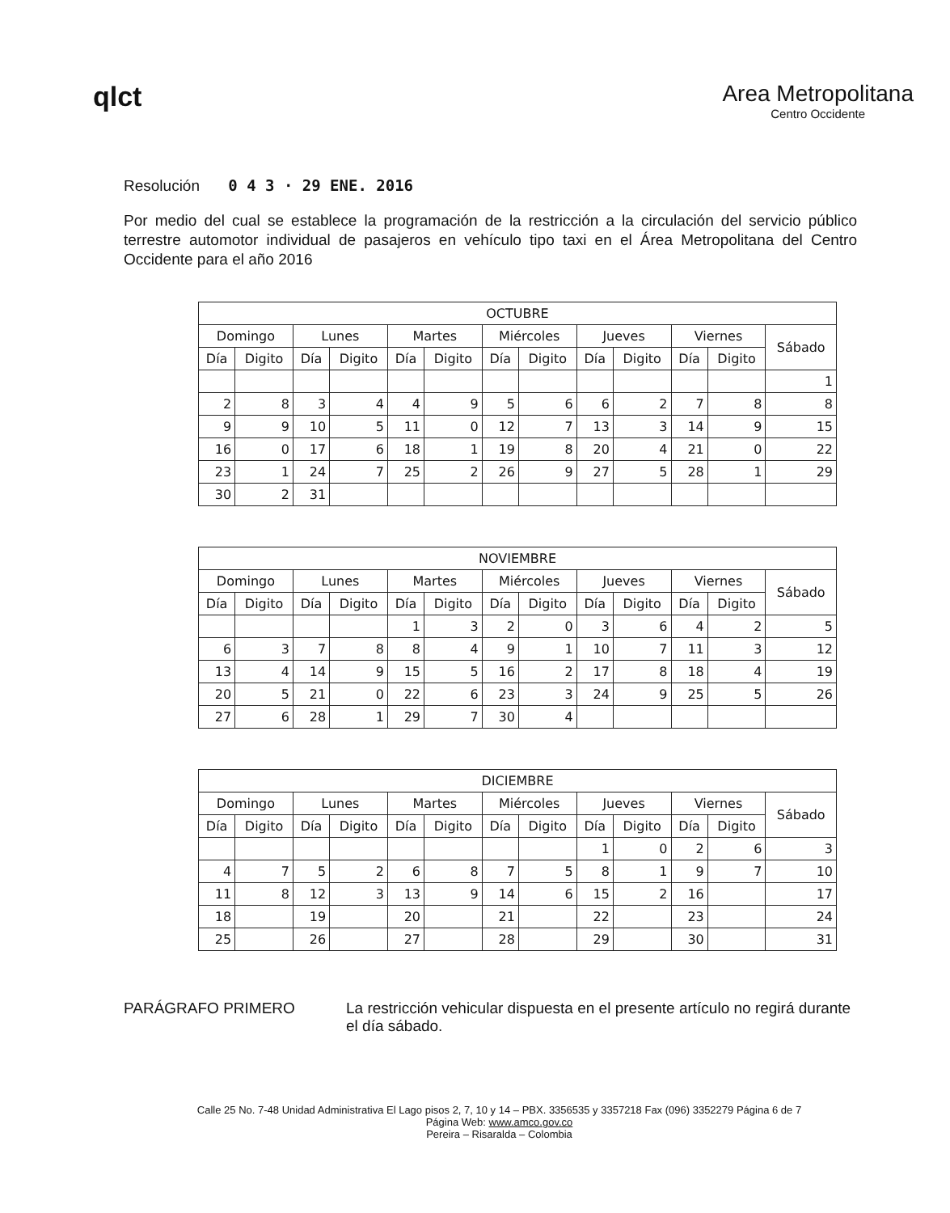qlct
Area Metropolitana
Centro Occidente
Resolución 0 4 3 · 29 ENE. 2016
Por medio del cual se establece la programación de la restricción a la circulación del servicio público terrestre automotor individual de pasajeros en vehículo tipo taxi en el Área Metropolitana del Centro Occidente para el año 2016
| OCTUBRE | | | | | | | | | | | | |
| --- | --- | --- | --- | --- | --- | --- | --- | --- | --- | --- | --- | --- |
| Domingo | | Lunes | | Martes | | Miércoles | | Jueves | | Viernes | | Sábado |
| Día | Digito | Día | Digito | Día | Digito | Día | Digito | Día | Digito | Día | Digito | |
| | | | | | | | | | | | | 1 |
| 2 | 8 | 3 | 4 | 4 | 9 | 5 | 6 | 6 | 2 | 7 | 8 | 8 |
| 9 | 9 | 10 | 5 | 11 | 0 | 12 | 7 | 13 | 3 | 14 | 9 | 15 |
| 16 | 0 | 17 | 6 | 18 | 1 | 19 | 8 | 20 | 4 | 21 | 0 | 22 |
| 23 | 1 | 24 | 7 | 25 | 2 | 26 | 9 | 27 | 5 | 28 | 1 | 29 |
| 30 | 2 | 31 | | | | | | | | | | |
| NOVIEMBRE | | | | | | | | | | | | |
| --- | --- | --- | --- | --- | --- | --- | --- | --- | --- | --- | --- | --- |
| Domingo | | Lunes | | Martes | | Miércoles | | Jueves | | Viernes | | Sábado |
| Día | Digito | Día | Digito | Día | Digito | Día | Digito | Día | Digito | Día | Digito | |
| | | | | 1 | 3 | 2 | 0 | 3 | 6 | 4 | 2 | 5 |
| 6 | 3 | 7 | 8 | 8 | 4 | 9 | 1 | 10 | 7 | 11 | 3 | 12 |
| 13 | 4 | 14 | 9 | 15 | 5 | 16 | 2 | 17 | 8 | 18 | 4 | 19 |
| 20 | 5 | 21 | 0 | 22 | 6 | 23 | 3 | 24 | 9 | 25 | 5 | 26 |
| 27 | 6 | 28 | 1 | 29 | 7 | 30 | 4 | | | | | |
| DICIEMBRE | | | | | | | | | | | | |
| --- | --- | --- | --- | --- | --- | --- | --- | --- | --- | --- | --- | --- |
| Domingo | | Lunes | | Martes | | Miércoles | | Jueves | | Viernes | | Sábado |
| Día | Digito | Día | Digito | Día | Digito | Día | Digito | Día | Digito | Día | Digito | |
| | | | | | | | | 1 | 0 | 2 | 6 | 3 |
| 4 | 7 | 5 | 2 | 6 | 8 | 7 | 5 | 8 | 1 | 9 | 7 | 10 |
| 11 | 8 | 12 | 3 | 13 | 9 | 14 | 6 | 15 | 2 | 16 | | 17 |
| 18 | | 19 | | 20 | | 21 | | 22 | | 23 | | 24 |
| 25 | | 26 | | 27 | | 28 | | 29 | | 30 | | 31 |
PARÁGRAFO PRIMERO La restricción vehicular dispuesta en el presente artículo no regirá durante el día sábado.
Calle 25 No. 7-48 Unidad Administrativa El Lago pisos 2, 7, 10 y 14 – PBX. 3356535 y 3357218 Fax (096) 3352279 Página 6 de 7
Página Web: www.amco.gov.co
Pereira – Risaralda – Colombia